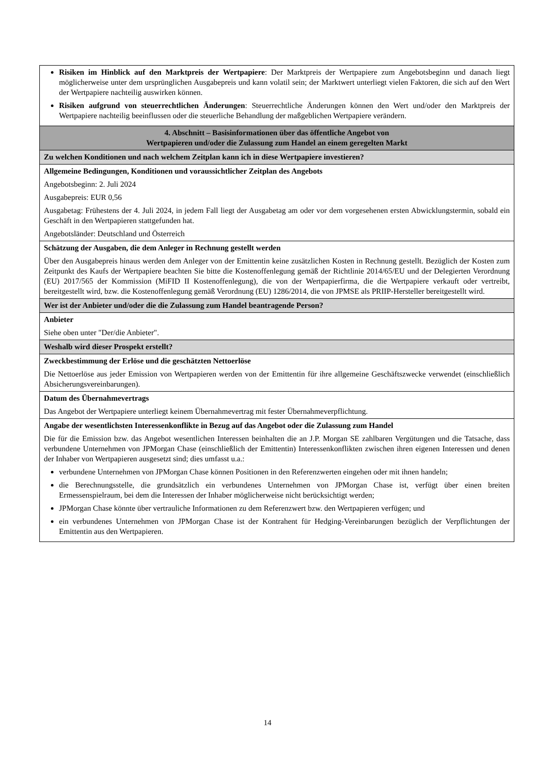| Risiken im Hinblick auf den Marktpreis der Wertpapiere : Der Marktpreis der Wertpapiere zum Angebotsbeginn und danach liegt möglicherweise unter dem ursprünglichen Ausgabepreis und kann volatil sein; der Marktwert unterliegt vielen Faktoren, die sich auf den Wert der Wertpapiere nachteilig auswirken können. Risiken aufgrund von steuerrechtlichen Änderungen : Steuerrechtliche Änderungen können den Wert und/oder den Marktpreis der Wertpapiere nachteilig beeinflussen oder die steuerliche Behandlung der maßgeblichen Wertpapiere verändern. |
| 4. Abschnitt – Basisinformationen über das öffentliche Angebot von Wertpapieren und/oder die Zulassung zum Handel an einem geregelten Markt |
| Zu welchen Konditionen und nach welchem Zeitplan kann ich in diese Wertpapiere investieren? |
| Allgemeine Bedingungen, Konditionen und voraussichtlicher Zeitplan des Angebots Angebotsbeginn: 2. Juli 2024 Ausgabepreis: EUR 0,56 Ausgabetag: Frühestens der 4. Juli 2024, in jedem Fall liegt der Ausgabetag am oder vor dem vorgesehenen ersten Abwicklungstermin, sobald ein Geschäft in den Wertpapieren stattgefunden hat. Angebotsländer: Deutschland und Österreich |
| Schätzung der Ausgaben, die dem Anleger in Rechnung gestellt werden Über den Ausgabepreis hinaus werden dem Anleger von der Emittentin keine zusätzlichen Kosten in Rechnung gestellt. Bezüglich der Kosten zum Zeitpunkt des Kaufs der Wertpapiere beachten Sie bitte die Kostenoffenlegung gemäß der Richtlinie 2014/65/EU und der Delegierten Verordnung (EU) 2017/565 der Kommission (MiFID II Kostenoffenlegung), die von der Wertpapierfirma, die die Wertpapiere verkauft oder vertreibt, bereitgestellt wird, bzw. die Kostenoffenlegung gemäß Verordnung (EU) 1286/2014, die von JPMSE als PRIIP-Hersteller bereitgestellt wird. |
| Wer ist der Anbieter und/oder die die Zulassung zum Handel beantragende Person? |
| Anbieter Siehe oben unter "Der/die Anbieter". |
| Weshalb wird dieser Prospekt erstellt? |
| Zweckbestimmung der Erlöse und die geschätzten Nettoerlöse Die Nettoerlöse aus jeder Emission von Wertpapieren werden von der Emittentin für ihre allgemeine Geschäftszwecke verwendet (einschließlich Absicherungsvereinbarungen). |
| Datum des Übernahmevertrags Das Angebot der Wertpapiere unterliegt keinem Übernahmevertrag mit fester Übernahmeverpflichtung. |
| Angabe der wesentlichsten Interessenkonflikte in Bezug auf das Angebot oder die Zulassung zum Handel Die für die Emission bzw. das Angebot wesentlichen Interessen beinhalten die an J.P. Morgan SE zahlbaren Vergütungen und die Tatsache, dass verbundene Unternehmen von JPMorgan Chase (einschließlich der Emittentin) Interessenkonflikten zwischen ihren eigenen Interessen und denen der Inhaber von Wertpapieren ausgesetzt sind; dies umfasst u.a.: verbundene Unternehmen von JPMorgan Chase können Positionen in den Referenzwerten eingehen oder mit ihnen handeln; die Berechnungsstelle, die grundsätzlich ein verbundenes Unternehmen von JPMorgan Chase ist, verfügt über einen breiten Ermessenspielraum, bei dem die Interessen der Inhaber möglicherweise nicht berücksichtigt werden; JPMorgan Chase könnte über vertrauliche Informationen zu dem Referenzwert bzw. den Wertpapieren verfügen; und ein verbundenes Unternehmen von JPMorgan Chase ist der Kontrahent für Hedging-Vereinbarungen bezüglich der Verpflichtungen der Emittentin aus den Wertpapieren. |
14